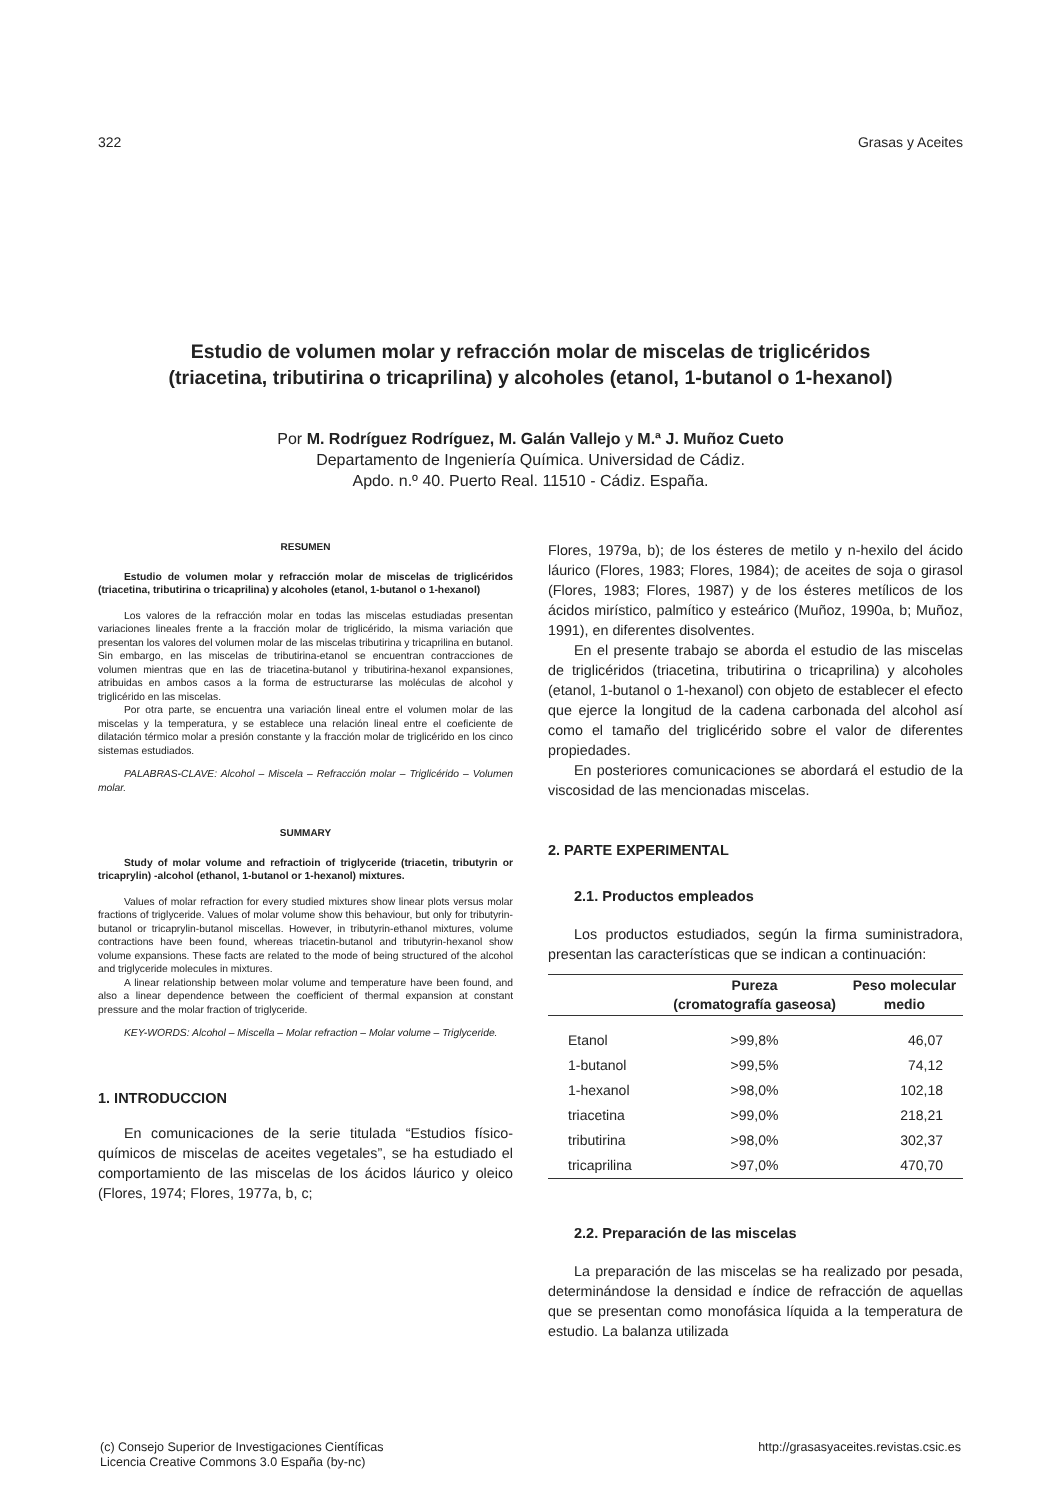322 Grasas y Aceites
Estudio de volumen molar y refracción molar de miscelas de triglicéridos
(triacetina, tributirina o tricaprilina) y alcoholes (etanol, 1-butanol o 1-hexanol)
Por M. Rodríguez Rodríguez, M. Galán Vallejo y M.ª J. Muñoz Cueto
Departamento de Ingeniería Química. Universidad de Cádiz.
Apdo. n.º 40. Puerto Real. 11510 - Cádiz. España.
RESUMEN
Estudio de volumen molar y refracción molar de miscelas de triglicéridos (triacetina, tributirina o tricaprilina) y alcoholes (etanol, 1-butanol o 1-hexanol)
Los valores de la refracción molar en todas las miscelas estudiadas presentan variaciones lineales frente a la fracción molar de triglicérido, la misma variación que presentan los valores del volumen molar de las miscelas tributirina y tricaprilina en butanol. Sin embargo, en las miscelas de tributirina-etanol se encuentran contracciones de volumen mientras que en las de triacetina-butanol y tributirina-hexanol expansiones, atribuidas en ambos casos a la forma de estructurarse las moléculas de alcohol y triglicérido en las miscelas.
Por otra parte, se encuentra una variación lineal entre el volumen molar de las miscelas y la temperatura, y se establece una relación lineal entre el coeficiente de dilatación térmico molar a presión constante y la fracción molar de triglicérido en los cinco sistemas estudiados.
PALABRAS-CLAVE: Alcohol – Miscela – Refracción molar – Triglicérido – Volumen molar.
SUMMARY
Study of molar volume and refractioin of triglyceride (triacetin, tributyrin or tricaprylin) -alcohol (ethanol, 1-butanol or 1-hexanol) mixtures.
Values of molar refraction for every studied mixtures show linear plots versus molar fractions of triglyceride. Values of molar volume show this behaviour, but only for tributyrin-butanol or tricaprylin-butanol miscellas. However, in tributyrin-ethanol mixtures, volume contractions have been found, whereas triacetin-butanol and tributyrin-hexanol show volume expansions. These facts are related to the mode of being structured of the alcohol and triglyceride molecules in mixtures.
A linear relationship between molar volume and temperature have been found, and also a linear dependence between the coefficient of thermal expansion at constant pressure and the molar fraction of triglyceride.
KEY-WORDS: Alcohol – Miscella – Molar refraction – Molar volume – Triglyceride.
1. INTRODUCCION
En comunicaciones de la serie titulada “Estudios físico-químicos de miscelas de aceites vegetales”, se ha estudiado el comportamiento de las miscelas de los ácidos láurico y oleico (Flores, 1974; Flores, 1977a, b, c;
Flores, 1979a, b); de los ésteres de metilo y n-hexilo del ácido láurico (Flores, 1983; Flores, 1984); de aceites de soja o girasol (Flores, 1983; Flores, 1987) y de los ésteres metílicos de los ácidos mirístico, palmítico y esteárico (Muñoz, 1990a, b; Muñoz, 1991), en diferentes disolventes.
En el presente trabajo se aborda el estudio de las miscelas de triglicéridos (triacetina, tributirina o tricaprilina) y alcoholes (etanol, 1-butanol o 1-hexanol) con objeto de establecer el efecto que ejerce la longitud de la cadena carbonada del alcohol así como el tamaño del triglicérido sobre el valor de diferentes propiedades.
En posteriores comunicaciones se abordará el estudio de la viscosidad de las mencionadas miscelas.
2. PARTE EXPERIMENTAL
2.1. Productos empleados
Los productos estudiados, según la firma suministradora, presentan las características que se indican a continuación:
| | Pureza (cromatografía gaseosa) | Peso molecular medio |
| --- | --- | --- |
| Etanol | >99,8% | 46,07 |
| 1-butanol | >99,5% | 74,12 |
| 1-hexanol | >98,0% | 102,18 |
| triacetina | >99,0% | 218,21 |
| tributirina | >98,0% | 302,37 |
| tricaprilina | >97,0% | 470,70 |
2.2. Preparación de las miscelas
La preparación de las miscelas se ha realizado por pesada, determinándose la densidad e índice de refracción de aquellas que se presentan como monofásica líquida a la temperatura de estudio. La balanza utilizada
(c) Consejo Superior de Investigaciones Científicas
Licencia Creative Commons 3.0 España (by-nc) http://grasasyaceites.revistas.csic.es